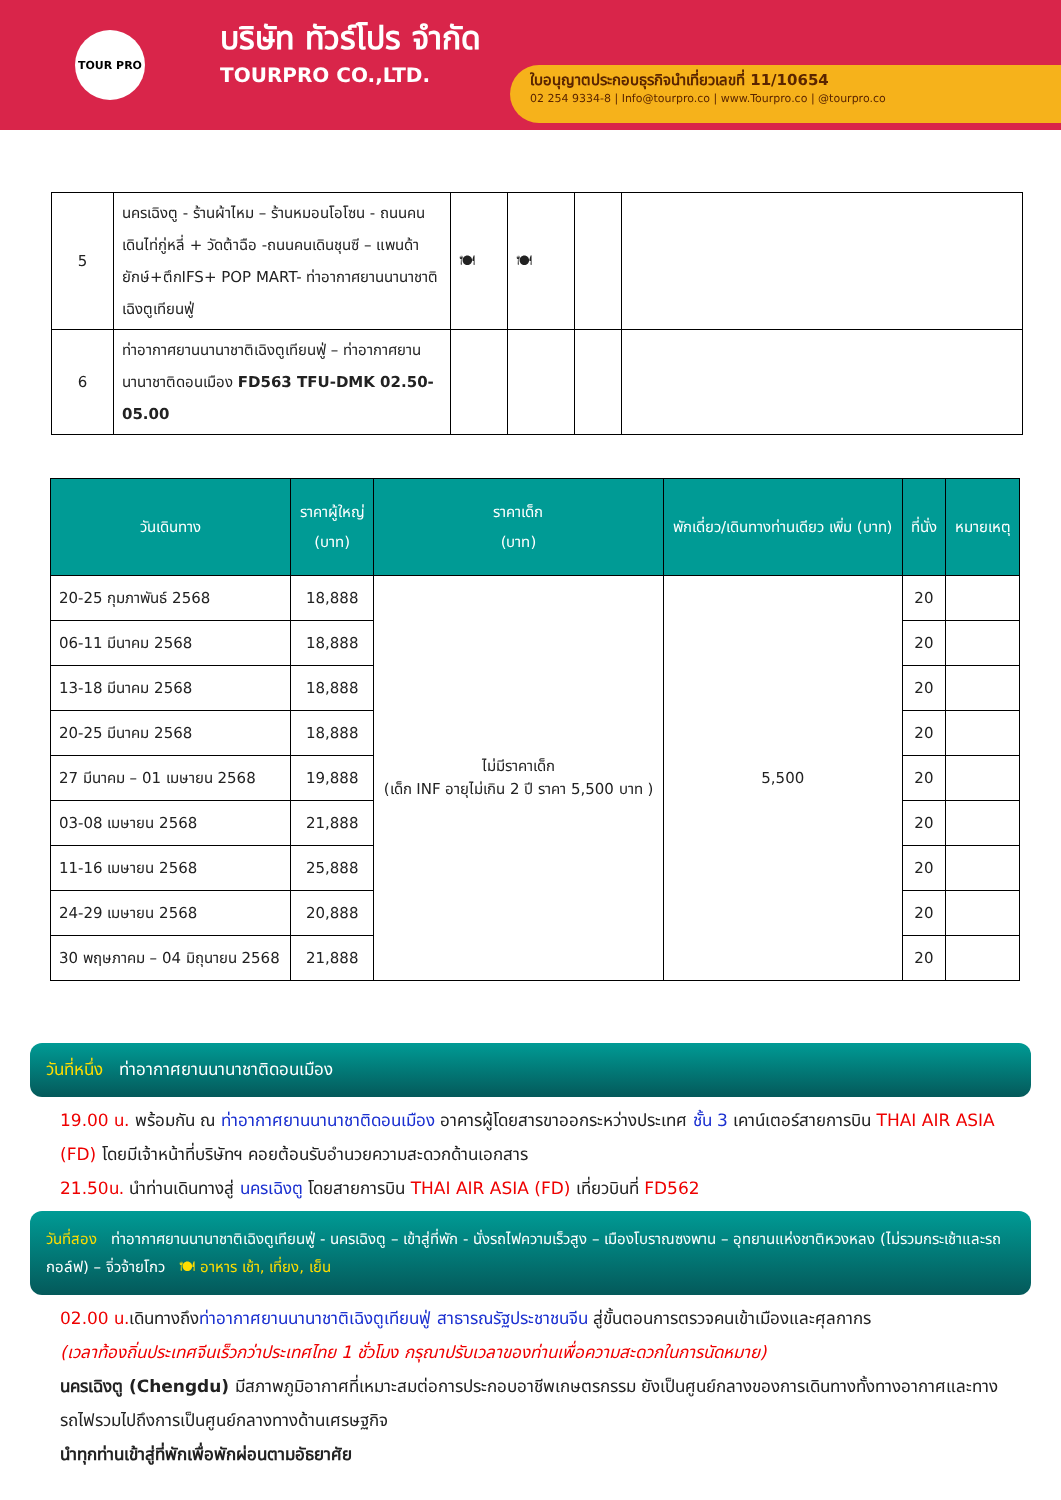TOUR PRO
บริษัท ทัวร์โปร จำกัด
TOURPRO CO.,LTD.
ใบอนุญาตประกอบธุรกิจนำเที่ยวเลขที่ 11/10654
02 254 9334-8 | Info@tourpro.co | www.Tourpro.co | @tourpro.co
| 5 | นครเฉิงตู - ร้านผ้าไหม – ร้านหมอนโอโซน - ถนนคนเดินไท่กู่หลี่ + วัดต้าฉือ -ถนนคนเดินชุนซี – แพนด้ายักษ์+ตึกIFS+ POP MART- ท่าอากาศยานนานาชาติเฉิงตูเทียนฟู่ | 🍽 | 🍽 | | |
| 6 | ท่าอากาศยานนานาชาติเฉิงตูเทียนฟู่ – ท่าอากาศยานนานาชาติดอนเมือง FD563 TFU-DMK 02.50-05.00 | | | | |
| วันเดินทาง | ราคาผู้ใหญ่ (บาท) | ราคาเด็ก (บาท) | พักเดี่ยว/เดินทางท่านเดียว เพิ่ม (บาท) | ที่นั่ง | หมายเหตุ |
| --- | --- | --- | --- | --- | --- |
| 20-25 กุมภาพันธ์ 2568 | 18,888 | ไม่มีราคาเด็ก (เด็ก INF อายุไม่เกิน 2 ปี ราคา 5,500 บาท ) | 5,500 | 20 | |
| 06-11 มีนาคม 2568 | 18,888 | | | 20 | |
| 13-18 มีนาคม 2568 | 18,888 | | | 20 | |
| 20-25 มีนาคม 2568 | 18,888 | | | 20 | |
| 27 มีนาคม – 01 เมษายน 2568 | 19,888 | | | 20 | |
| 03-08 เมษายน 2568 | 21,888 | | | 20 | |
| 11-16 เมษายน 2568 | 25,888 | | | 20 | |
| 24-29 เมษายน 2568 | 20,888 | | | 20 | |
| 30 พฤษภาคม – 04 มิถุนายน 2568 | 21,888 | | | 20 | |
วันที่หนึ่ง ท่าอากาศยานนานาชาติดอนเมือง
19.00 น. พร้อมกัน ณ ท่าอากาศยานนานาชาติดอนเมือง อาคารผู้โดยสารขาออกระหว่างประเทศ ชั้น 3 เคาน์เตอร์สายการบิน THAI AIR ASIA (FD) โดยมีเจ้าหน้าที่บริษัทฯ คอยต้อนรับอำนวยความสะดวกด้านเอกสาร
21.50น. นำท่านเดินทางสู่ นครเฉิงตู โดยสายการบิน THAI AIR ASIA (FD) เที่ยวบินที่ FD562
วันที่สอง ท่าอากาศยานนานาชาติเฉิงตูเทียนฟู่ - นครเฉิงตู – เข้าสู่ที่พัก - นั่งรถไฟความเร็วสูง – เมืองโบราณซงพาน – อุทยานแห่งชาติหวงหลง (ไม่รวมกระเช้าและรถกอล์ฟ) – จิ่วจ้ายโกว 🍽 อาหาร เช้า, เที่ยง, เย็น
02.00 น. เดินทางถึงท่าอากาศยานนานาชาติเฉิงตูเทียนฟู่ สาธารณรัฐประชาชนจีน สู่ขั้นตอนการตรวจคนเข้าเมืองและศุลกากร
(เวลาท้องถิ่นประเทศจีนเร็วกว่าประเทศไทย 1 ชั่วโมง กรุณาปรับเวลาของท่านเพื่อความสะดวกในการนัดหมาย)
นครเฉิงตู (Chengdu) มีสภาพภูมิอากาศที่เหมาะสมต่อการประกอบอาชีพเกษตรกรรม ยังเป็นศูนย์กลางของการเดินทางทั้งทางอากาศและทางรถไฟรวมไปถึงการเป็นศูนย์กลางทางด้านเศรษฐกิจ
นำทุกท่านเข้าสู่ที่พักเพื่อพักผ่อนตามอัธยาศัย